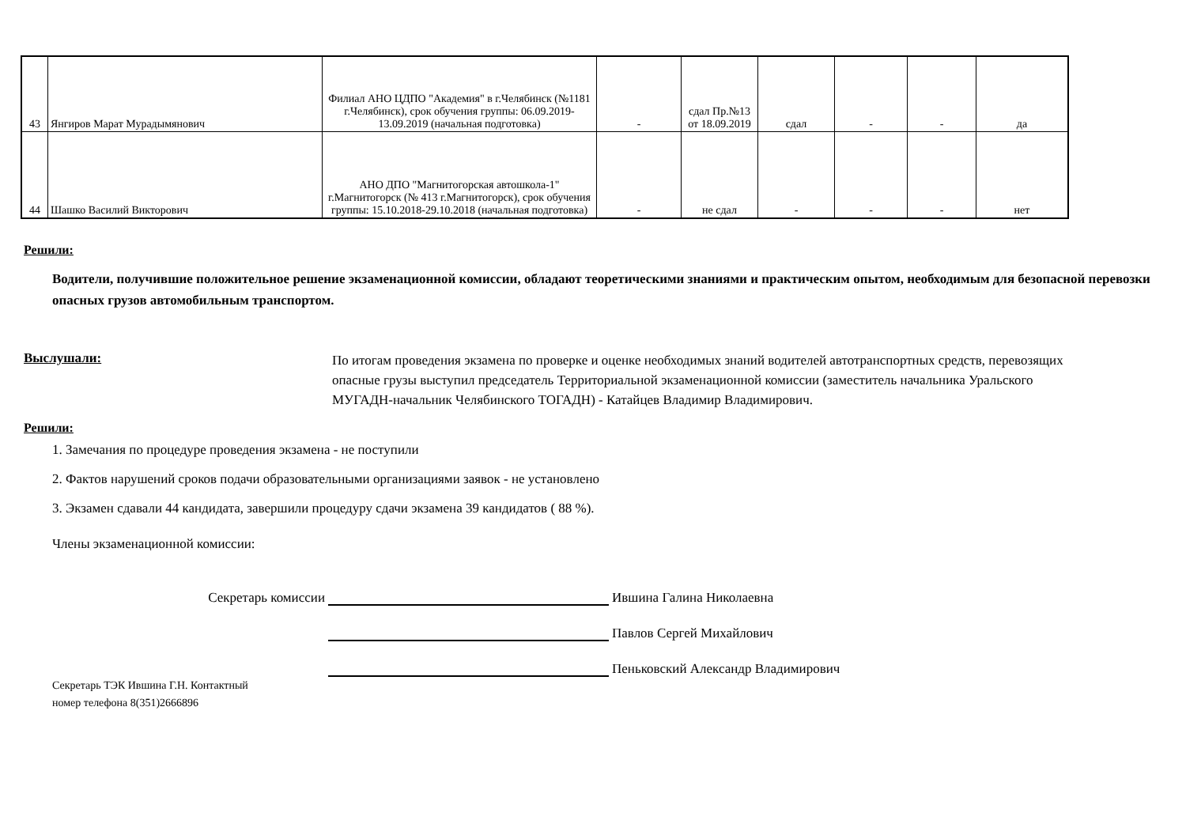| 43 | Янгиров Марат Мурадымянович | Филиал АНО ЦДПО "Академия" в г.Челябинск (№1181 г.Челябинск), срок обучения группы: 06.09.2019-13.09.2019 (начальная подготовка) | - | сдал Пр.№13 от 18.09.2019 | сдал | - | - | да |
| 44 | Шашко Василий Викторович | АНО ДПО "Магнитогорская автошкола-1" г.Магнитогорск (№ 413 г.Магнитогорск), срок обучения группы: 15.10.2018-29.10.2018 (начальная подготовка) | - | не сдал | - | - | - | нет |
Решили:
Водители, получившие положительное решение экзаменационной комиссии, обладают теоретическими знаниями и практическим опытом, необходимым для безопасной перевозки опасных грузов автомобильным транспортом.
Выслушали:
По итогам проведения экзамена по проверке и оценке необходимых знаний водителей автотранспортных средств, перевозящих опасные грузы выступил председатель Территориальной экзаменационной комиссии (заместитель начальника Уральского МУГАДН-начальник Челябинского ТОГАДН) - Катайцев Владимир Владимирович.
Решили:
1. Замечания по процедуре проведения экзамена - не поступили
2. Фактов нарушений сроков подачи образовательными организациями заявок - не установлено
3. Экзамен сдавали 44 кандидата, завершили процедуру сдачи экзамена 39 кандидатов ( 88 %).
Члены экзаменационной комиссии:
Секретарь комиссии
Ившина Галина Николаевна
Павлов Сергей Михайлович
Пеньковский Александр Владимирович
Секретарь ТЭК Ившина Г.Н. Контактный
номер телефона 8(351)2666896